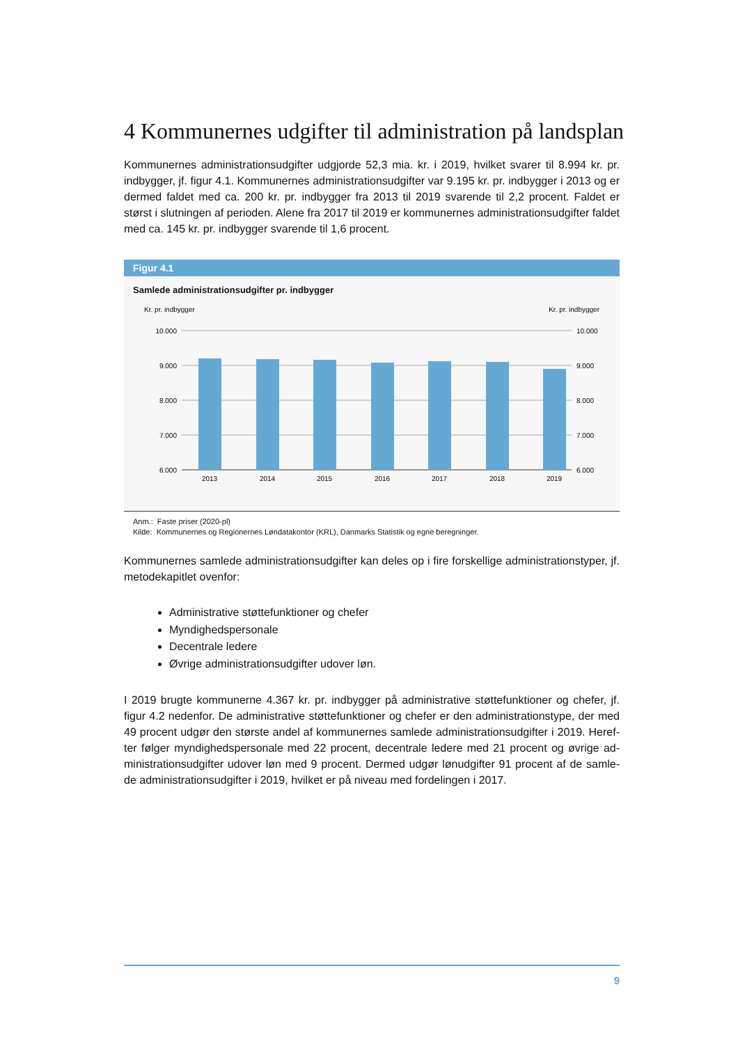4 Kommunernes udgifter til administration på landsplan
Kommunernes administrationsudgifter udgjorde 52,3 mia. kr. i 2019, hvilket svarer til 8.994 kr. pr. indbygger, jf. figur 4.1. Kommunernes administrationsudgifter var 9.195 kr. pr. indbygger i 2013 og er dermed faldet med ca. 200 kr. pr. indbygger fra 2013 til 2019 svarende til 2,2 procent. Faldet er størst i slutningen af perioden. Alene fra 2017 til 2019 er kommunernes administrationsudgifter faldet med ca. 145 kr. pr. indbygger svarende til 1,6 procent.
Figur 4.1
Samlede administrationsudgifter pr. indbygger
Kr. pr. indbygger
Kr. pr. indbygger
10.000
9.000
8.000
7.000
6.000
10.000
9.000
8.000
7.000
6.000
2013
2014
2015
2016
2017
2018
2019
Anm.: Faste priser (2020-pl)
Kilde: Kommunernes og Regionernes Løndatakontor (KRL), Danmarks Statistik og egne beregninger.
Kommunernes samlede administrationsudgifter kan deles op i fire forskellige administrationstyper, jf. metodekapitlet ovenfor:
Administrative støttefunktioner og chefer
Myndighedspersonale
Decentrale ledere
Øvrige administrationsudgifter udover løn.
I 2019 brugte kommunerne 4.367 kr. pr. indbygger på administrative støttefunktioner og chefer, jf. figur 4.2 nedenfor. De administrative støttefunktioner og chefer er den administrationstype, der med 49 procent udgør den største andel af kommunernes samlede administrationsudgifter i 2019. Heref-ter følger myndighedspersonale med 22 procent, decentrale ledere med 21 procent og øvrige ad-ministrationsudgifter udover løn med 9 procent. Dermed udgør lønudgifter 91 procent af de samle-de administrationsudgifter i 2019, hvilket er på niveau med fordelingen i 2017.
9